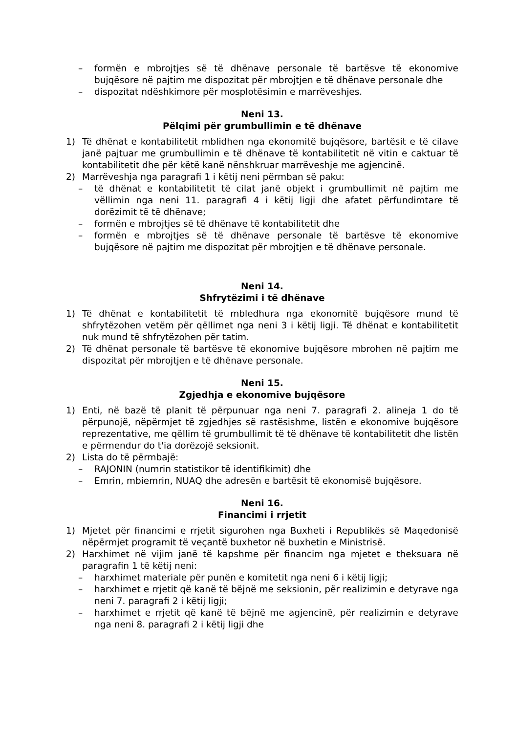– formën e mbrojtjes së të dhënave personale të bartësve të ekonomive bujqësore në pajtim me dispozitat për mbrojtjen e të dhënave personale dhe
– dispozitat ndëshkimore për mosplotësimin e marrëveshjes.
Neni 13.
Pëlqimi për grumbullimin e të dhënave
1) Të dhënat e kontabilitetit mblidhen nga ekonomitë bujqësore, bartësit e të cilave janë pajtuar me grumbullimin e të dhënave të kontabilitetit në vitin e caktuar të kontabilitetit dhe për këtë kanë nënshkruar marrëveshje me agjencinë.
2) Marrëveshja nga paragrafi 1 i këtij neni përmban së paku:
– të dhënat e kontabilitetit të cilat janë objekt i grumbullimit në pajtim me vëllimin nga neni 11. paragrafi 4 i këtij ligji dhe afatet përfundimtare të dorëzimit të të dhënave;
– formën e mbrojtjes së të dhënave të kontabilitetit dhe
– formën e mbrojtjes së të dhënave personale të bartësve të ekonomive bujqësore në pajtim me dispozitat për mbrojtjen e të dhënave personale.
Neni 14.
Shfrytëzimi i të dhënave
1) Të dhënat e kontabilitetit të mbledhura nga ekonomitë bujqësore mund të shfrytëzohen vetëm për qëllimet nga neni 3 i këtij ligji. Të dhënat e kontabilitetit nuk mund të shfrytëzohen për tatim.
2) Të dhënat personale të bartësve të ekonomive bujqësore mbrohen në pajtim me dispozitat për mbrojtjen e të dhënave personale.
Neni 15.
Zgjedhja e ekonomive bujqësore
1) Enti, në bazë të planit të përpunuar nga neni 7. paragrafi 2. alineja 1 do të përpunojë, nëpërmjet të zgjedhjes së rastësishme, listën e ekonomive bujqësore reprezentative, me qëllim të grumbullimit të të dhënave të kontabilitetit dhe listën e përmendur do t'ia dorëzojë seksionit.
2) Lista do të përmbajë:
– RAJONIN (numrin statistikor të identifikimit) dhe
– Emrin, mbiemrin, NUAQ dhe adresën e bartësit të ekonomisë bujqësore.
Neni 16.
Financimi i rrjetit
1) Mjetet për financimi e rrjetit sigurohen nga Buxheti i Republikës së Maqedonisë nëpërmjet programit të veçantë buxhetor në buxhetin e Ministrisë.
2) Harxhimet në vijim janë të kapshme për financim nga mjetet e theksuara në paragrafin 1 të këtij neni:
– harxhimet materiale për punën e komitetit nga neni 6 i këtij ligji;
– harxhimet e rrjetit që kanë të bëjnë me seksionin, për realizimin e detyrave nga neni 7. paragrafi 2 i këtij ligji;
– harxhimet e rrjetit që kanë të bëjnë me agjencinë, për realizimin e detyrave nga neni 8. paragrafi 2 i këtij ligji dhe